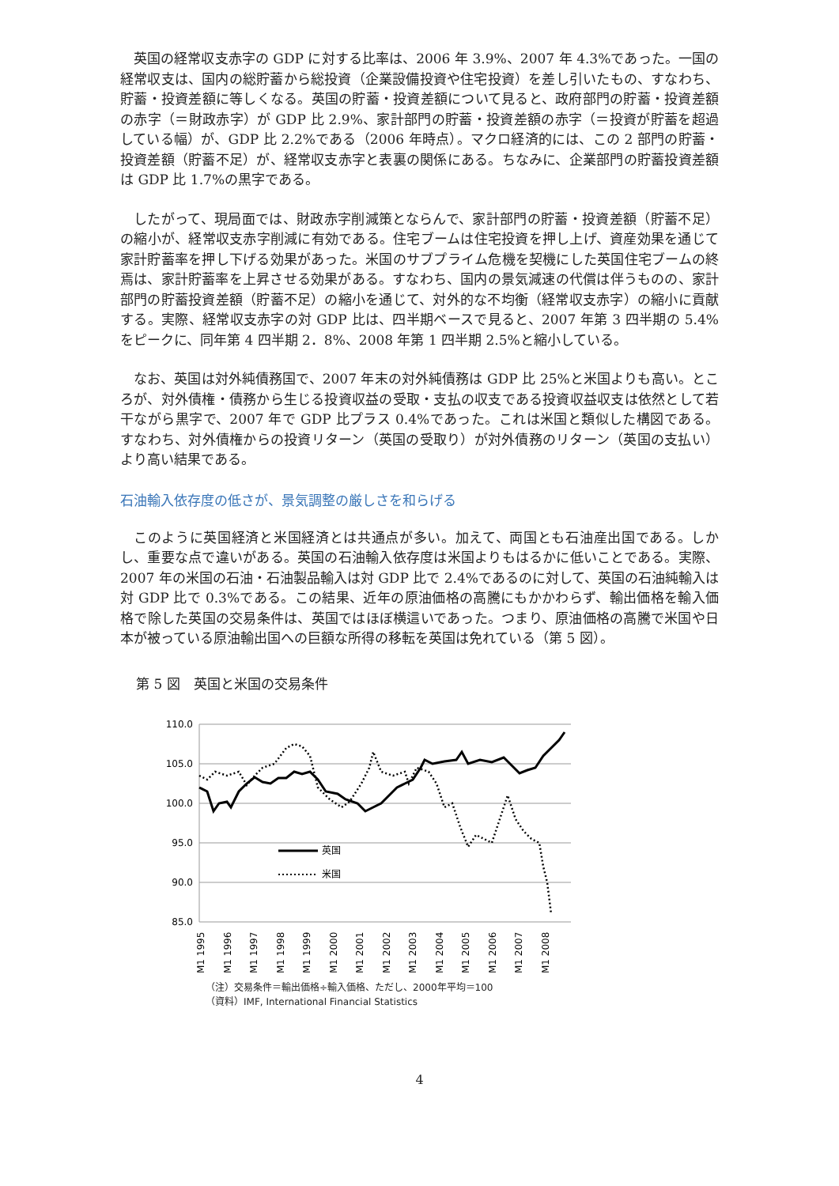英国の経常収支赤字の GDP に対する比率は、2006 年 3.9%、2007 年 4.3%であった。一国の経常収支は、国内の総貯蓄から総投資（企業設備投資や住宅投資）を差し引いたもの、すなわち、貯蓄・投資差額に等しくなる。英国の貯蓄・投資差額について見ると、政府部門の貯蓄・投資差額の赤字（＝財政赤字）が GDP 比 2.9%、家計部門の貯蓄・投資差額の赤字（＝投資が貯蓄を超過している幅）が、GDP 比 2.2%である（2006 年時点）。マクロ経済的には、この 2 部門の貯蓄・投資差額（貯蓄不足）が、経常収支赤字と表裏の関係にある。ちなみに、企業部門の貯蓄投資差額は GDP 比 1.7%の黒字である。
したがって、現局面では、財政赤字削減策とならんで、家計部門の貯蓄・投資差額（貯蓄不足）の縮小が、経常収支赤字削減に有効である。住宅ブームは住宅投資を押し上げ、資産効果を通じて家計貯蓄率を押し下げる効果があった。米国のサブプライム危機を契機にした英国住宅ブームの終焉は、家計貯蓄率を上昇させる効果がある。すなわち、国内の景気減速の代償は伴うものの、家計部門の貯蓄投資差額（貯蓄不足）の縮小を通じて、対外的な不均衡（経常収支赤字）の縮小に貢献する。実際、経常収支赤字の対 GDP 比は、四半期ベースで見ると、2007 年第 3 四半期の 5.4%をピークに、同年第 4 四半期 2．8%、2008 年第 1 四半期 2.5%と縮小している。
なお、英国は対外純債務国で、2007 年末の対外純債務は GDP 比 25%と米国よりも高い。ところが、対外債権・債務から生じる投資収益の受取・支払の収支である投資収益収支は依然として若干ながら黒字で、2007 年で GDP 比プラス 0.4%であった。これは米国と類似した構図である。すなわち、対外債権からの投資リターン（英国の受取り）が対外債務のリターン（英国の支払い）より高い結果である。
石油輸入依存度の低さが、景気調整の厳しさを和らげる
このように英国経済と米国経済とは共通点が多い。加えて、両国とも石油産出国である。しかし、重要な点で違いがある。英国の石油輸入依存度は米国よりもはるかに低いことである。実際、2007 年の米国の石油・石油製品輸入は対 GDP 比で 2.4%であるのに対して、英国の石油純輸入は対 GDP 比で 0.3%である。この結果、近年の原油価格の高騰にもかかわらず、輸出価格を輸入価格で除した英国の交易条件は、英国ではほぼ横這いであった。つまり、原油価格の高騰で米国や日本が被っている原油輸出国への巨額な所得の移転を英国は免れている（第 5 図）。
第 5 図　英国と米国の交易条件
110.0
105.0
100.0
95.0
90.0
85.0
英国
米国
M1 1995
M1 1996
M1 1997
M1 1998
M1 1999
M1 2000
M1 2001
M1 2002
M1 2003
M1 2004
M1 2005
M1 2006
M1 2007
M1 2008
（注）交易条件＝輸出価格÷輸入価格、ただし、2000年平均＝100
（資料）IMF, International Financial Statistics
4